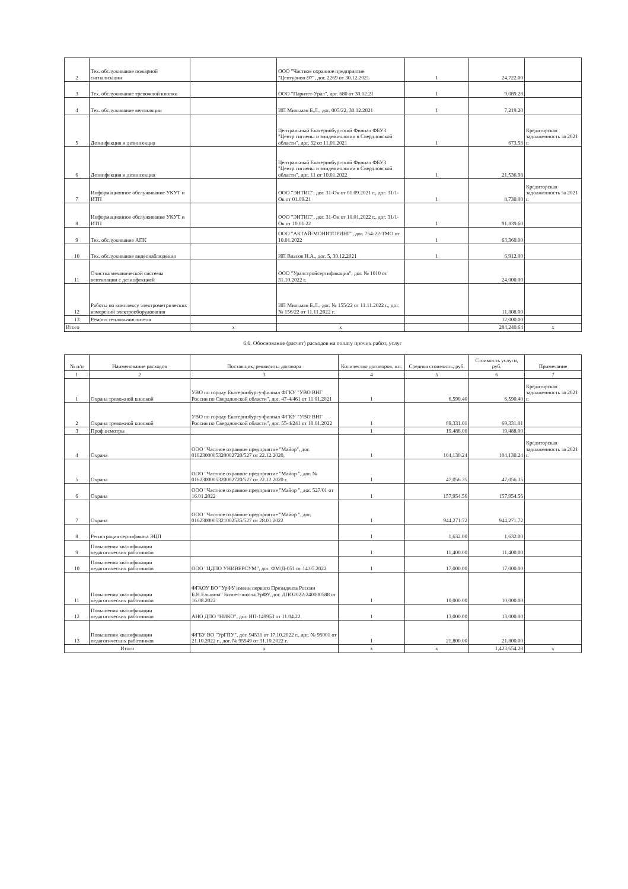| 2 | Тех. обслуживание пожарной сигнализации | | ООО "Частное охранное предприятие "Центурион-97", дог. 2269 от 30.12.2021 | 1 | 24,722.00 | |
| 3 | Тех. обслуживание тревожной кнопки | | ООО "Паритет-Урал", дог. 680 от 30.12.21 | 1 | 9,089.28 | |
| 4 | Тех. обслуживание вентиляции | | ИП Мильман Б.Л., дог. 005/22, 30.12.2021 | 1 | 7,219.20 | |
| 5 | Дезинфекция и дезинсекция | | Центральный Екатеринбургский Филиал ФБУЗ "Центр гигиены и эпидемиологии в Свердловской области", дог. 32 от 11.01.2021 | 1 | 673.58 | Кредиторская задолженность за 2021 г. |
| 6 | Дезинфекция и дезинсекция | | Центральный Екатеринбургский Филиал ФБУЗ "Центр гигиены и эпидемиологии в Свердловской области", дог. 11 от 10.01.2022 | 1 | 21,536.98 | |
| 7 | Информационное обслуживание УКУТ и ИТП | | ООО "ЭНТИС", дог. 31-Ок от 01.09.2021 г., дог. 31/1-Ок от 01.09.21 | 1 | 8,730.00 | Кредиторская задолженность за 2021 г. |
| 8 | Информационное обслуживание УКУТ и ИТП | | ООО "ЭНТИС", дог. 31-Ок от 10.01.2022 г., дог. 31/1-Ок от 10.01.22 | 1 | 91,839.60 | |
| 9 | Тех. обслуживание АПК | | ООО "АКТАЙ-МОНИТОРИНГ", дог. 754-22-ТМО от 10.01.2022 | 1 | 63,360.00 | |
| 10 | Тех. обслуживание видеонаблюдения | | ИП Власов Н.А., дог. 5, 30.12.2021 | 1 | 6,912.00 | |
| 11 | Очистка механической системы вентиляции с дезинфекцией | | ООО "Уралстройсертификация", дог. № 1010 от 31.10.2022 г. | | 24,000.00 | |
| 12 | Работы по комплексу электрометрических измерений электрооборудования | | ИП Мильман Б.Л., дог. № 155/22 от 11.11.2022 г., дог. № 156/22 от 11.11.2022 г. | | 11,808.00 | |
| 13 | Ремонт тепловычислителя | | | | 12,000.00 | |
| Итого | | x | x | | 284,240.64 | x |
6.6. Обоснование (расчет) расходов на оплату прочих работ, услуг
| № п/п | Наименование расходов | Поставщик, реквизиты договора | Количество договоров, шт. | Средняя стоимость, руб. | Стоимость услуги, руб. | Примечание |
| --- | --- | --- | --- | --- | --- | --- |
| 1 | 2 | 3 | 4 | 5 | 6 | 7 |
| 1 | Охрана тревожной кнопкой | УВО по городу Екатеринбургу-филиал ФГКУ "УВО ВНГ России по Свердловской области", дог. 47-4/461 от 11.01.2021 | 1 | 6,590.40 | 6,590.40 | Кредиторская задолженность за 2021 г. |
| 2 | Охрана тревожной кнопкой | УВО по городу Екатеринбургу-филиал ФГКУ "УВО ВНГ России по Свердловской области", дог. 55-4/241 от 10.01.2022 | 1 | 69,331.01 | 69,331.01 | |
| 3 | Проф.осмотры | | 1 | 19,488.00 | 19,488.00 | |
| 4 | Охрана | ООО "Частное охранное предприятие "Майор", дог. 0162300005320002720/527 от 22.12.2020, | 1 | 104,130.24 | 104,130.24 | Кредиторская задолженность за 2021 г. |
| 5 | Охрана | ООО "Частное охранное предприятие "Майор ", дог. № 0162300005320002720/527 от 22.12.2020 г. | 1 | 47,056.35 | 47,056.35 | |
| 6 | Охрана | ООО "Частное охранное предприятие "Майор ", дог. 527/01 от 16.01.2022 | 1 | 157,954.56 | 157,954.56 | |
| 7 | Охрана | ООО "Частное охранное предприятие "Майор ", дог. 0162300005321002535/527 от 28.01.2022 | 1 | 944,271.72 | 944,271.72 | |
| 8 | Регистрация сертификата ЭЦП | | 1 | 1,632.00 | 1,632.00 | |
| 9 | Повышения квалификации педагогических работников | | 1 | 11,400.00 | 11,400.00 | |
| 10 | Повышения квалификации педагогических работников | ООО "ЦДПО УНИВЕРСУМ", дог. ФМ/Д-051 от 14.05.2022 | 1 | 17,000.00 | 17,000.00 | |
| 11 | Повышения квалификации педагогических работников | ФГАОУ ВО "УрФУ имени первого Президента России Б.Н.Ельцина" Бизнес-школа УрФУ, дог. ДПО2022-240000588 от 16.08.2022 | 1 | 10,000.00 | 10,000.00 | |
| 12 | Повышения квалификации педагогических работников | АНО ДПО "НИКО", дог. ИП-149953 от 11.04.22 | 1 | 13,000.00 | 13,000.00 | |
| 13 | Повышения квалификации педагогических работников | ФГБУ ВО "УрГПУ", дог. 94531 от 17.10.2022 г., дог. № 95001 от 21.10.2022 г., дог. № 95549 от 31.10.2022 г. | 1 | 21,800.00 | 21,800.00 | |
| Итого | | x | x | x | 1,423,654.28 | x |